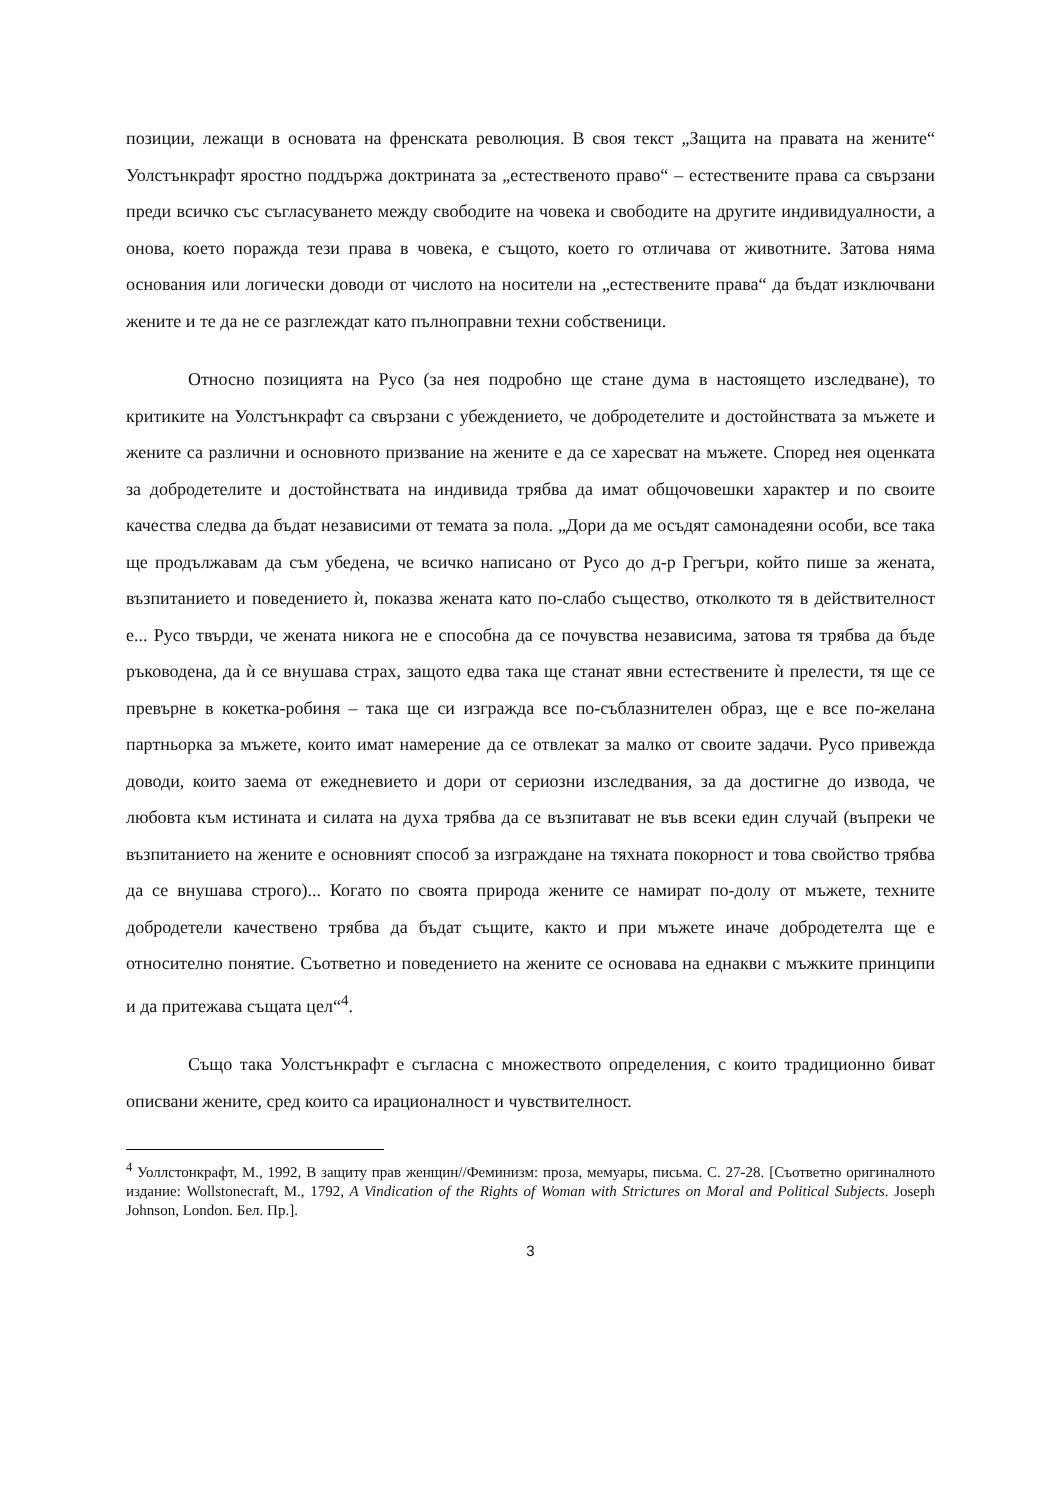позиции, лежащи в основата на френската революция. В своя текст „Защита на правата на жените“ Уолстънкрафт яростно поддържа доктрината за „естественото право“ – естествените права са свързани преди всичко със съгласуването между свободите на човека и свободите на другите индивидуалности, а онова, което поражда тези права в човека, е същото, което го отличава от животните. Затова няма основания или логически доводи от числото на носители на „естествените права“ да бъдат изключвани жените и те да не се разглеждат като пълноправни техни собственици.
Относно позицията на Русо (за нея подробно ще стане дума в настоящето изследване), то критиките на Уолстънкрафт са свързани с убеждението, че добродетелите и достойнствата за мъжете и жените са различни и основното призвание на жените е да се харесват на мъжете. Според нея оценката за добродетелите и достойнствата на индивида трябва да имат общочовешки характер и по своите качества следва да бъдат независими от темата за пола. „Дори да ме осъдят самонадеяни особи, все така ще продължавам да съм убедена, че всичко написано от Русо до д-р Грегъри, който пише за жената, възпитанието и поведението ѝ, показва жената като по-слабо същество, отколкото тя в действителност е... Русо твърди, че жената никога не е способна да се почувства независима, затова тя трябва да бъде ръководена, да ѝ се внушава страх, защото едва така ще станат явни естествените ѝ прелести, тя ще се превърне в кокетка-робиня – така ще си изгражда все по-съблазнителен образ, ще е все по-желана партньорка за мъжете, които имат намерение да се отвлекат за малко от своите задачи. Русо привежда доводи, които заема от ежедневието и дори от сериозни изследвания, за да достигне до извода, че любовта към истината и силата на духа трябва да се възпитават не във всеки един случай (въпреки че възпитанието на жените е основният способ за изграждане на тяхната покорност и това свойство трябва да се внушава строго)... Когато по своята природа жените се намират по-долу от мъжете, техните добродетели качествено трябва да бъдат същите, както и при мъжете иначе добродетелта ще е относително понятие. Съответно и поведението на жените се основава на еднакви с мъжките принципи и да притежава същата цел“<sup>4</sup>.
Също така Уолстънкрафт е съгласна с множеството определения, с които традиционно биват описвани жените, сред които са ирационалност и чувствителност.
<sup>4</sup> Уоллстонкрафт, М., 1992, В защиту прав женщин//Феминизм: проза, мемуары, письма. С. 27-28. [Съответно оригиналното издание: Wollstonecraft, M., 1792, A Vindication of the Rights of Woman with Strictures on Moral and Political Subjects. Joseph Johnson, London. Бел. Пр.].
3